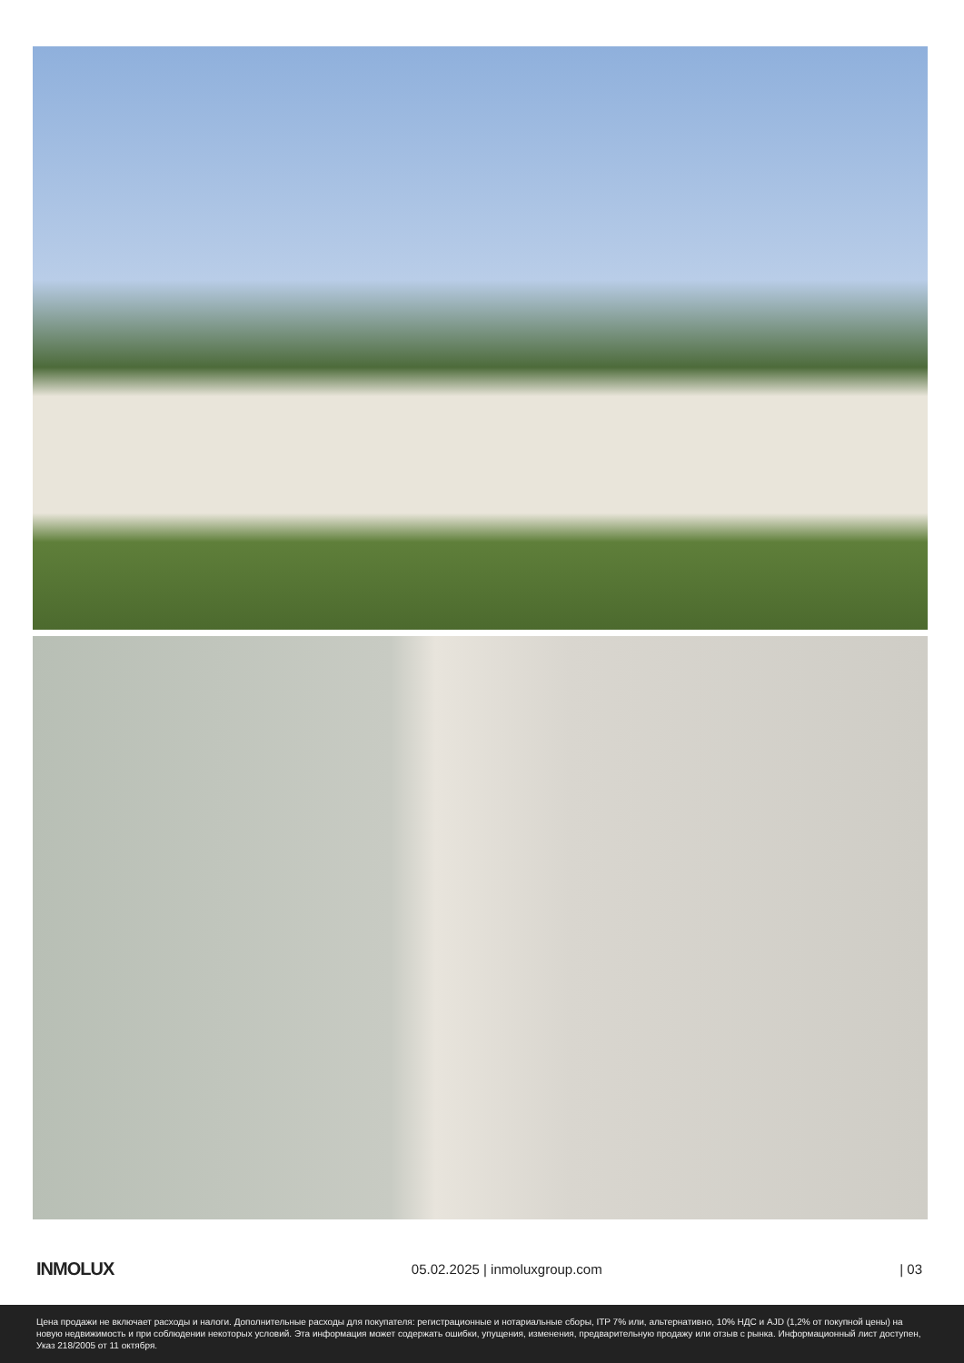INMOLUX 05.02.2025 | inmoluxgroup.com | 03
Цена продажи не включает расходы и налоги. Дополнительные расходы для покупателя: регистрационные и нотариальные сборы, ITP 7% или, альтернативно, 10% НДС и AJD (1,2% от покупной цены) на новую недвижимость и при соблюдении некоторых условий. Эта информация может содержать ошибки, упущения, изменения, предварительную продажу или отзыв с рынка. Информационный лист доступен, Указ 218/2005 от 11 октября.